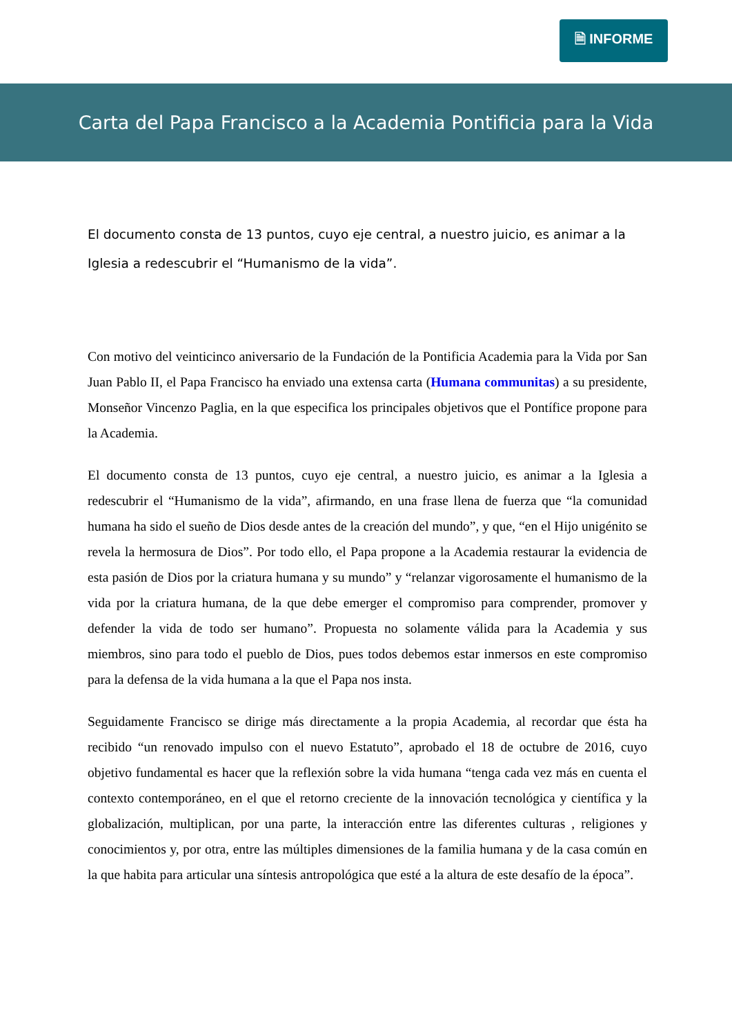🗎 INFORME
Carta del Papa Francisco a la Academia Pontificia para la Vida
El documento consta de 13 puntos, cuyo eje central, a nuestro juicio, es animar a la Iglesia a redescubrir el “Humanismo de la vida”.
Con motivo del veinticinco aniversario de la Fundación de la Pontificia Academia para la Vida por San Juan Pablo II, el Papa Francisco ha enviado una extensa carta (Humana communitas) a su presidente, Monseñor Vincenzo Paglia, en la que especifica los principales objetivos que el Pontífice propone para la Academia.
El documento consta de 13 puntos, cuyo eje central, a nuestro juicio, es animar a la Iglesia a redescubrir el “Humanismo de la vida”, afirmando, en una frase llena de fuerza que “la comunidad humana ha sido el sueño de Dios desde antes de la creación del mundo”, y que, “en el Hijo unigénito se revela la hermosura de Dios”. Por todo ello, el Papa propone a la Academia restaurar la evidencia de esta pasión de Dios por la criatura humana y su mundo” y “relanzar vigorosamente el humanismo de la vida por la criatura humana, de la que debe emerger el compromiso para comprender, promover y defender la vida de todo ser humano”. Propuesta no solamente válida para la Academia y sus miembros, sino para todo el pueblo de Dios, pues todos debemos estar inmersos en este compromiso para la defensa de la vida humana a la que el Papa nos insta.
Seguidamente Francisco se dirige más directamente a la propia Academia, al recordar que ésta ha recibido “un renovado impulso con el nuevo Estatuto”, aprobado el 18 de octubre de 2016, cuyo objetivo fundamental es hacer que la reflexión sobre la vida humana “tenga cada vez más en cuenta el contexto contemporáneo, en el que el retorno creciente de la innovación tecnológica y científica y la globalización, multiplican, por una parte, la interacción entre las diferentes culturas , religiones y conocimientos y, por otra, entre las múltiples dimensiones de la familia humana y de la casa común en la que habita para articular una síntesis antropológica que esté a la altura de este desafío de la época”.